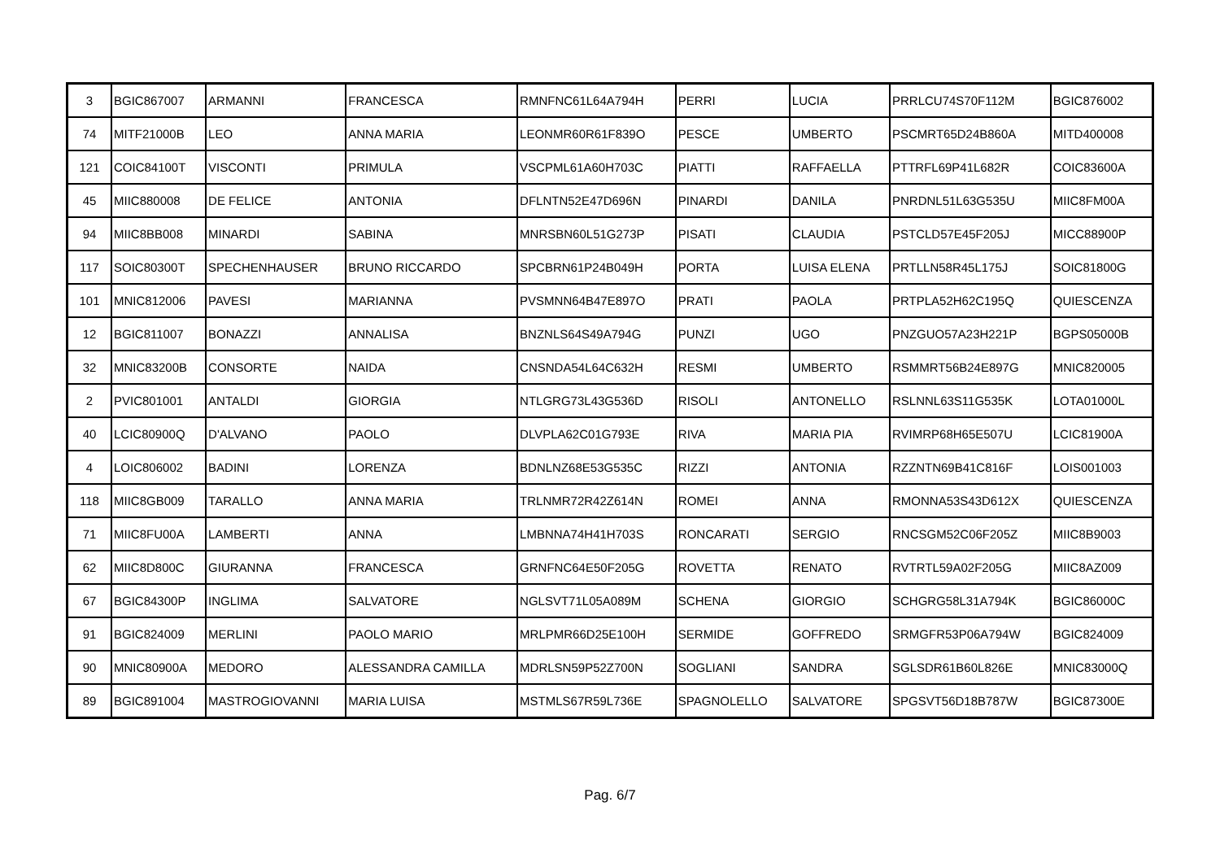| 3 | BGIC867007 | ARMANNI | FRANCESCA | RMNFNC61L64A794H | PERRI | LUCIA | PRRLCU74S70F112M | BGIC876002 |
| 74 | MITF21000B | LEO | ANNA MARIA | LEONMR60R61F839O | PESCE | UMBERTO | PSCMRT65D24B860A | MITD400008 |
| 121 | COIC84100T | VISCONTI | PRIMULA | VSCPML61A60H703C | PIATTI | RAFFAELLA | PTTRFL69P41L682R | COIC83600A |
| 45 | MIIC880008 | DE FELICE | ANTONIA | DFLNTN52E47D696N | PINARDI | DANILA | PNRDNL51L63G535U | MIIC8FM00A |
| 94 | MIIC8BB008 | MINARDI | SABINA | MNRSBN60L51G273P | PISATI | CLAUDIA | PSTCLD57E45F205J | MICC88900P |
| 117 | SOIC80300T | SPECHENHAUSER | BRUNO RICCARDO | SPCBRN61P24B049H | PORTA | LUISA ELENA | PRTLLN58R45L175J | SOIC81800G |
| 101 | MNIC812006 | PAVESI | MARIANNA | PVSMNN64B47E897O | PRATI | PAOLA | PRTPLA52H62C195Q | QUIESCENZA |
| 12 | BGIC811007 | BONAZZI | ANNALISA | BNZNLS64S49A794G | PUNZI | UGO | PNZGUO57A23H221P | BGPS05000B |
| 32 | MNIC83200B | CONSORTE | NAIDA | CNSNDA54L64C632H | RESMI | UMBERTO | RSMMRT56B24E897G | MNIC820005 |
| 2 | PVIC801001 | ANTALDI | GIORGIA | NTLGRG73L43G536D | RISOLI | ANTONELLO | RSLNNL63S11G535K | LOTA01000L |
| 40 | LCIC80900Q | D'ALVANO | PAOLO | DLVPLA62C01G793E | RIVA | MARIA PIA | RVIMRP68H65E507U | LCIC81900A |
| 4 | LOIC806002 | BADINI | LORENZA | BDNLNZ68E53G535C | RIZZI | ANTONIA | RZZNTN69B41C816F | LOIS001003 |
| 118 | MIIC8GB009 | TARALLO | ANNA MARIA | TRLNMR72R42Z614N | ROMEI | ANNA | RMONNA53S43D612X | QUIESCENZA |
| 71 | MIIC8FU00A | LAMBERTI | ANNA | LMBNNA74H41H703S | RONCARATI | SERGIO | RNCSGM52C06F205Z | MIIC8B9003 |
| 62 | MIIC8D800C | GIURANNA | FRANCESCA | GRNFNC64E50F205G | ROVETTA | RENATO | RVTRTL59A02F205G | MIIC8AZ009 |
| 67 | BGIC84300P | INGLIMA | SALVATORE | NGLSVT71L05A089M | SCHENA | GIORGIO | SCHGRG58L31A794K | BGIC86000C |
| 91 | BGIC824009 | MERLINI | PAOLO MARIO | MRLPMR66D25E100H | SERMIDE | GOFFREDO | SRMGFR53P06A794W | BGIC824009 |
| 90 | MNIC80900A | MEDORO | ALESSANDRA CAMILLA | MDRLSN59P52Z700N | SOGLIANI | SANDRA | SGLSDR61B60L826E | MNIC83000Q |
| 89 | BGIC891004 | MASTROGIOVANNI | MARIA LUISA | MSTMLS67R59L736E | SPAGNOLELLO | SALVATORE | SPGSVT56D18B787W | BGIC87300E |
Pag. 6/7